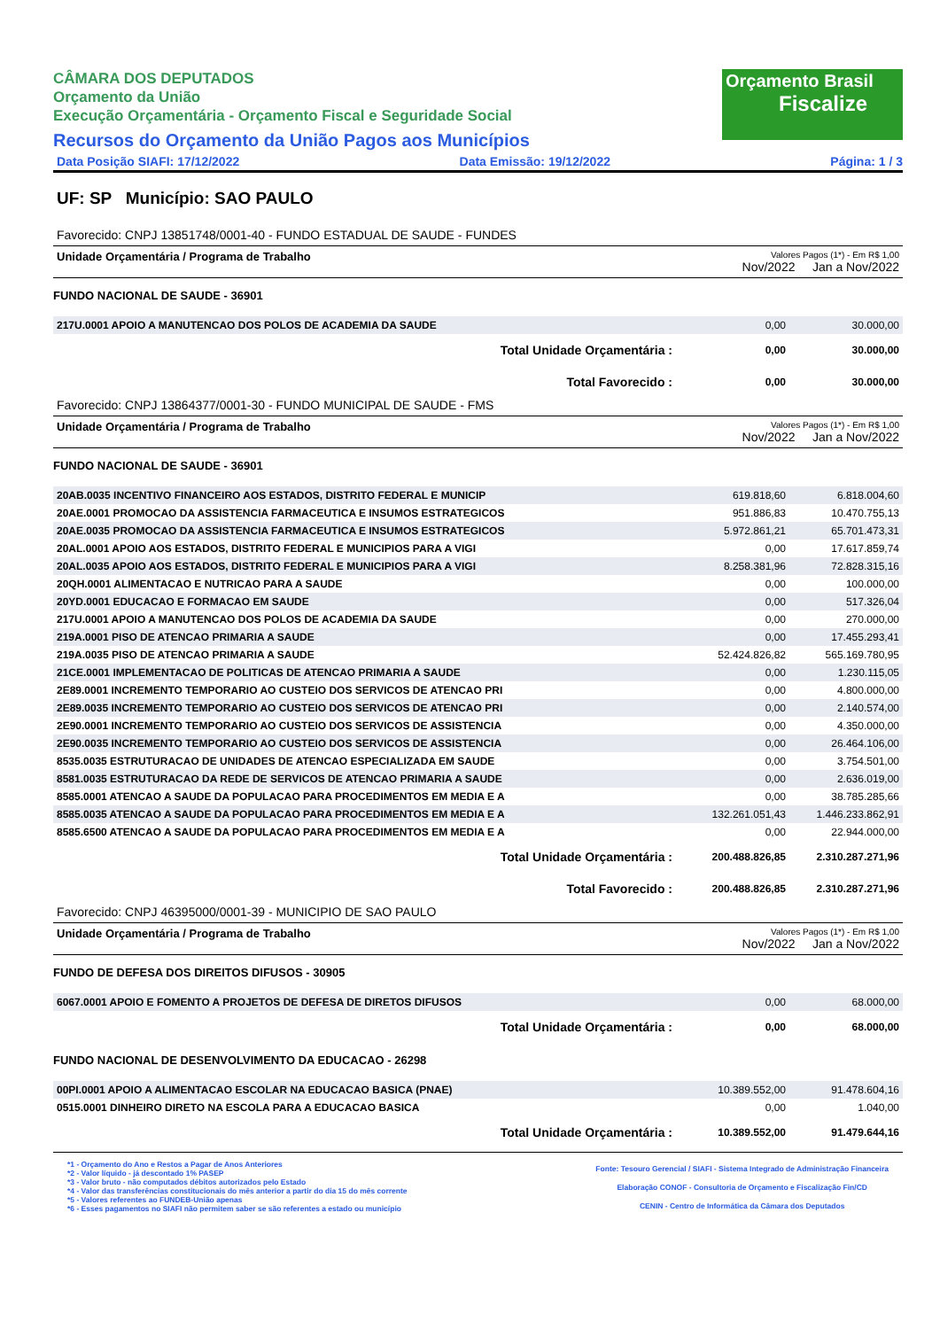CÂMARA DOS DEPUTADOS
Orçamento da União
Execução Orçamentária - Orçamento Fiscal e Seguridade Social
Recursos do Orçamento da União Pagos aos Municípios
Orçamento Brasil
Fiscalize
Data Posição SIAFI: 17/12/2022 Data Emissão: 19/12/2022 Página: 1 / 3
UF: SP Município: SAO PAULO
Favorecido: CNPJ 13851748/0001-40 - FUNDO ESTADUAL DE SAUDE - FUNDES
Unidade Orçamentária / Programa de Trabalho
Valores Pagos (1*) - Em R$ 1,00
Nov/2022 Jan a Nov/2022
FUNDO NACIONAL DE SAUDE - 36901
| 217U.0001 APOIO A MANUTENCAO DOS POLOS DE ACADEMIA DA SAUDE | 0,00 | 30.000,00 |
| Total Unidade Orçamentária : | 0,00 | 30.000,00 |
| Total Favorecido : | 0,00 | 30.000,00 |
Favorecido: CNPJ 13864377/0001-30 - FUNDO MUNICIPAL DE SAUDE - FMS
Unidade Orçamentária / Programa de Trabalho
Valores Pagos (1*) - Em R$ 1,00
Nov/2022 Jan a Nov/2022
FUNDO NACIONAL DE SAUDE - 36901
| 20AB.0035 INCENTIVO FINANCEIRO AOS ESTADOS, DISTRITO FEDERAL E MUNICIP | 619.818,60 | 6.818.004,60 |
| 20AE.0001 PROMOCAO DA ASSISTENCIA FARMACEUTICA E INSUMOS ESTRATEGICOS | 951.886,83 | 10.470.755,13 |
| 20AE.0035 PROMOCAO DA ASSISTENCIA FARMACEUTICA E INSUMOS ESTRATEGICOS | 5.972.861,21 | 65.701.473,31 |
| 20AL.0001 APOIO AOS ESTADOS, DISTRITO FEDERAL E MUNICIPIOS PARA A VIGI | 0,00 | 17.617.859,74 |
| 20AL.0035 APOIO AOS ESTADOS, DISTRITO FEDERAL E MUNICIPIOS PARA A VIGI | 8.258.381,96 | 72.828.315,16 |
| 20QH.0001 ALIMENTACAO E NUTRICAO PARA A SAUDE | 0,00 | 100.000,00 |
| 20YD.0001 EDUCACAO E FORMACAO EM SAUDE | 0,00 | 517.326,04 |
| 217U.0001 APOIO A MANUTENCAO DOS POLOS DE ACADEMIA DA SAUDE | 0,00 | 270.000,00 |
| 219A.0001 PISO DE ATENCAO PRIMARIA A SAUDE | 0,00 | 17.455.293,41 |
| 219A.0035 PISO DE ATENCAO PRIMARIA A SAUDE | 52.424.826,82 | 565.169.780,95 |
| 21CE.0001 IMPLEMENTACAO DE POLITICAS DE ATENCAO PRIMARIA A SAUDE | 0,00 | 1.230.115,05 |
| 2E89.0001 INCREMENTO TEMPORARIO AO CUSTEIO DOS SERVICOS DE ATENCAO PRI | 0,00 | 4.800.000,00 |
| 2E89.0035 INCREMENTO TEMPORARIO AO CUSTEIO DOS SERVICOS DE ATENCAO PRI | 0,00 | 2.140.574,00 |
| 2E90.0001 INCREMENTO TEMPORARIO AO CUSTEIO DOS SERVICOS DE ASSISTENCIA | 0,00 | 4.350.000,00 |
| 2E90.0035 INCREMENTO TEMPORARIO AO CUSTEIO DOS SERVICOS DE ASSISTENCIA | 0,00 | 26.464.106,00 |
| 8535.0035 ESTRUTURACAO DE UNIDADES DE ATENCAO ESPECIALIZADA EM SAUDE | 0,00 | 3.754.501,00 |
| 8581.0035 ESTRUTURACAO DA REDE DE SERVICOS DE ATENCAO PRIMARIA A SAUDE | 0,00 | 2.636.019,00 |
| 8585.0001 ATENCAO A SAUDE DA POPULACAO PARA PROCEDIMENTOS EM MEDIA E A | 0,00 | 38.785.285,66 |
| 8585.0035 ATENCAO A SAUDE DA POPULACAO PARA PROCEDIMENTOS EM MEDIA E A | 132.261.051,43 | 1.446.233.862,91 |
| 8585.6500 ATENCAO A SAUDE DA POPULACAO PARA PROCEDIMENTOS EM MEDIA E A | 0,00 | 22.944.000,00 |
| Total Unidade Orçamentária : | 200.488.826,85 | 2.310.287.271,96 |
| Total Favorecido : | 200.488.826,85 | 2.310.287.271,96 |
Favorecido: CNPJ 46395000/0001-39 - MUNICIPIO DE SAO PAULO
Unidade Orçamentária / Programa de Trabalho
Valores Pagos (1*) - Em R$ 1,00
Nov/2022 Jan a Nov/2022
FUNDO DE DEFESA DOS DIREITOS DIFUSOS - 30905
| 6067.0001 APOIO E FOMENTO A PROJETOS DE DEFESA DE DIRETOS DIFUSOS | 0,00 | 68.000,00 |
| Total Unidade Orçamentária : | 0,00 | 68.000,00 |
FUNDO NACIONAL DE DESENVOLVIMENTO DA EDUCACAO - 26298
| 00PI.0001 APOIO A ALIMENTACAO ESCOLAR NA EDUCACAO BASICA (PNAE) | 10.389.552,00 | 91.478.604,16 |
| 0515.0001 DINHEIRO DIRETO NA ESCOLA PARA A EDUCACAO BASICA | 0,00 | 1.040,00 |
| Total Unidade Orçamentária : | 10.389.552,00 | 91.479.644,16 |
*1 - Orçamento do Ano e Restos a Pagar de Anos Anteriores
*2 - Valor líquido - já descontado 1% PASEP
*3 - Valor bruto - não computados débitos autorizados pelo Estado
*4 - Valor das transferências constitucionais do mês anterior a partir do dia 15 do mês corrente
*5 - Valores referentes ao FUNDEB-União apenas
*6 - Esses pagamentos no SIAFI não permitem saber se são referentes a estado ou município
Fonte: Tesouro Gerencial / SIAFI - Sistema Integrado de Administração Financeira
Elaboração CONOF - Consultoria de Orçamento e Fiscalização Fin/CD
CENIN - Centro de Informática da Câmara dos Deputados